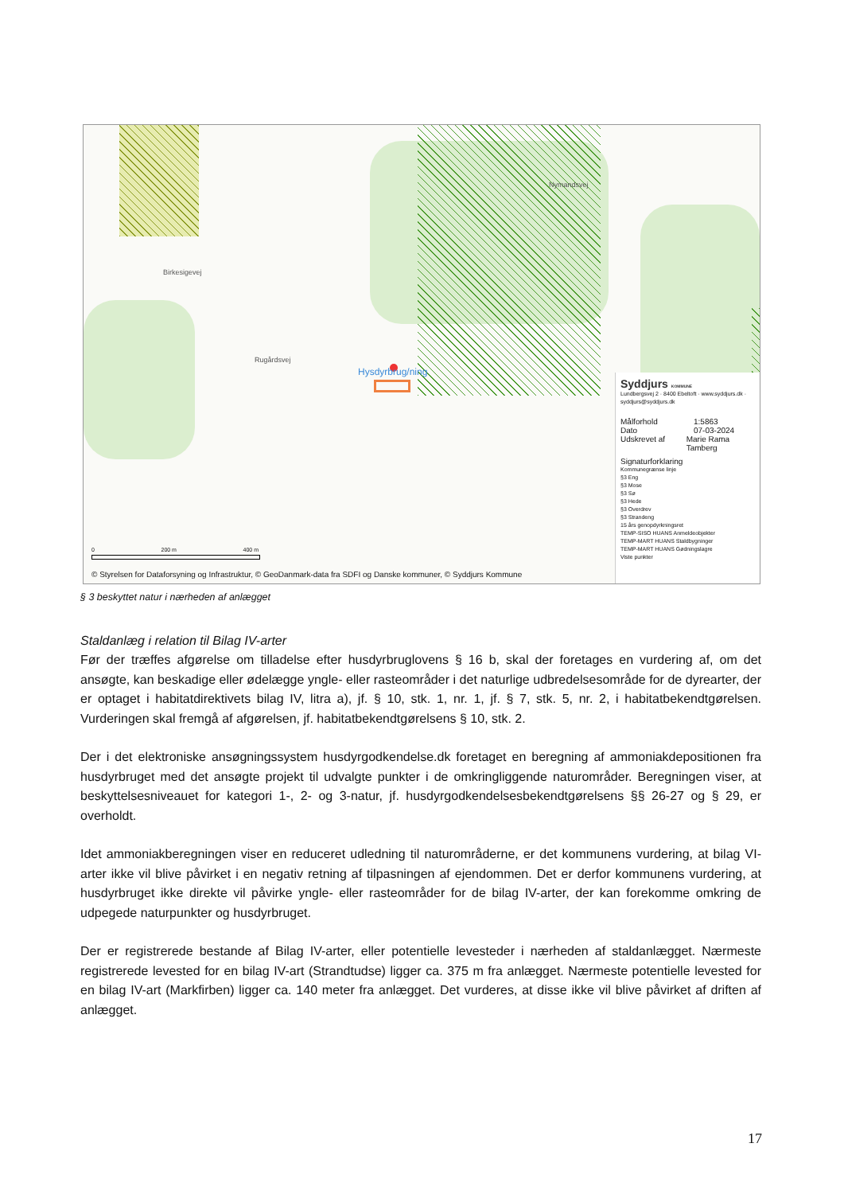Rugårdsvej
Birkesigevej
Nymandsvej
Hysdyrbrug/ning
0 200 m 400 m
© Styrelsen for Dataforsyning og Infrastruktur, © GeoDanmark-data fra SDFI og Danske kommuner, © Syddjurs Kommune
Syddjurs KOMMUNE
Lundbergsvej 2 · 8400 Ebeltoft · www.syddjurs.dk · syddjurs@syddjurs.dk
Målforhold 1:5863
Dato 07-03-2024
Udskrevet af Marie Rama Tamberg
Signaturforklaring
Kommunegrænse linje
§3 Eng
§3 Mose
§3 Sø
§3 Hede
§3 Overdrev
§3 Strandeng
15 års genopdyrkningsret
TEMP-SISO HUANS Anmeldeobjekter
TEMP-MART HUANS Staldbygninger
TEMP-MART HUANS Gødningslagre
Viste punkter
§ 3 beskyttet natur i nærheden af anlægget
Staldanlæg i relation til Bilag IV-arter
Før der træffes afgørelse om tilladelse efter husdyrbruglovens § 16 b, skal der foretages en vurdering af, om det ansøgte, kan beskadige eller ødelægge yngle- eller rasteområder i det naturlige udbredelsesområde for de dyrearter, der er optaget i habitatdirektivets bilag IV, litra a), jf. § 10, stk. 1, nr. 1, jf. § 7, stk. 5, nr. 2, i habitatbekendtgørelsen. Vurderingen skal fremgå af afgørelsen, jf. habitatbekendtgørelsens § 10, stk. 2.
Der i det elektroniske ansøgningssystem husdyrgodkendelse.dk foretaget en beregning af ammoniakdepositionen fra husdyrbruget med det ansøgte projekt til udvalgte punkter i de omkringliggende naturområder. Beregningen viser, at beskyttelsesniveauet for kategori 1-, 2- og 3-natur, jf. husdyrgodkendelsesbekendtgørelsens §§ 26-27 og § 29, er overholdt.
Idet ammoniakberegningen viser en reduceret udledning til naturområderne, er det kommunens vurdering, at bilag VI-arter ikke vil blive påvirket i en negativ retning af tilpasningen af ejendommen. Det er derfor kommunens vurdering, at husdyrbruget ikke direkte vil påvirke yngle- eller rasteområder for de bilag IV-arter, der kan forekomme omkring de udpegede naturpunkter og husdyrbruget.
Der er registrerede bestande af Bilag IV-arter, eller potentielle levesteder i nærheden af staldanlægget. Nærmeste registrerede levested for en bilag IV-art (Strandtudse) ligger ca. 375 m fra anlægget. Nærmeste potentielle levested for en bilag IV-art (Markfirben) ligger ca. 140 meter fra anlægget. Det vurderes, at disse ikke vil blive påvirket af driften af anlægget.
17